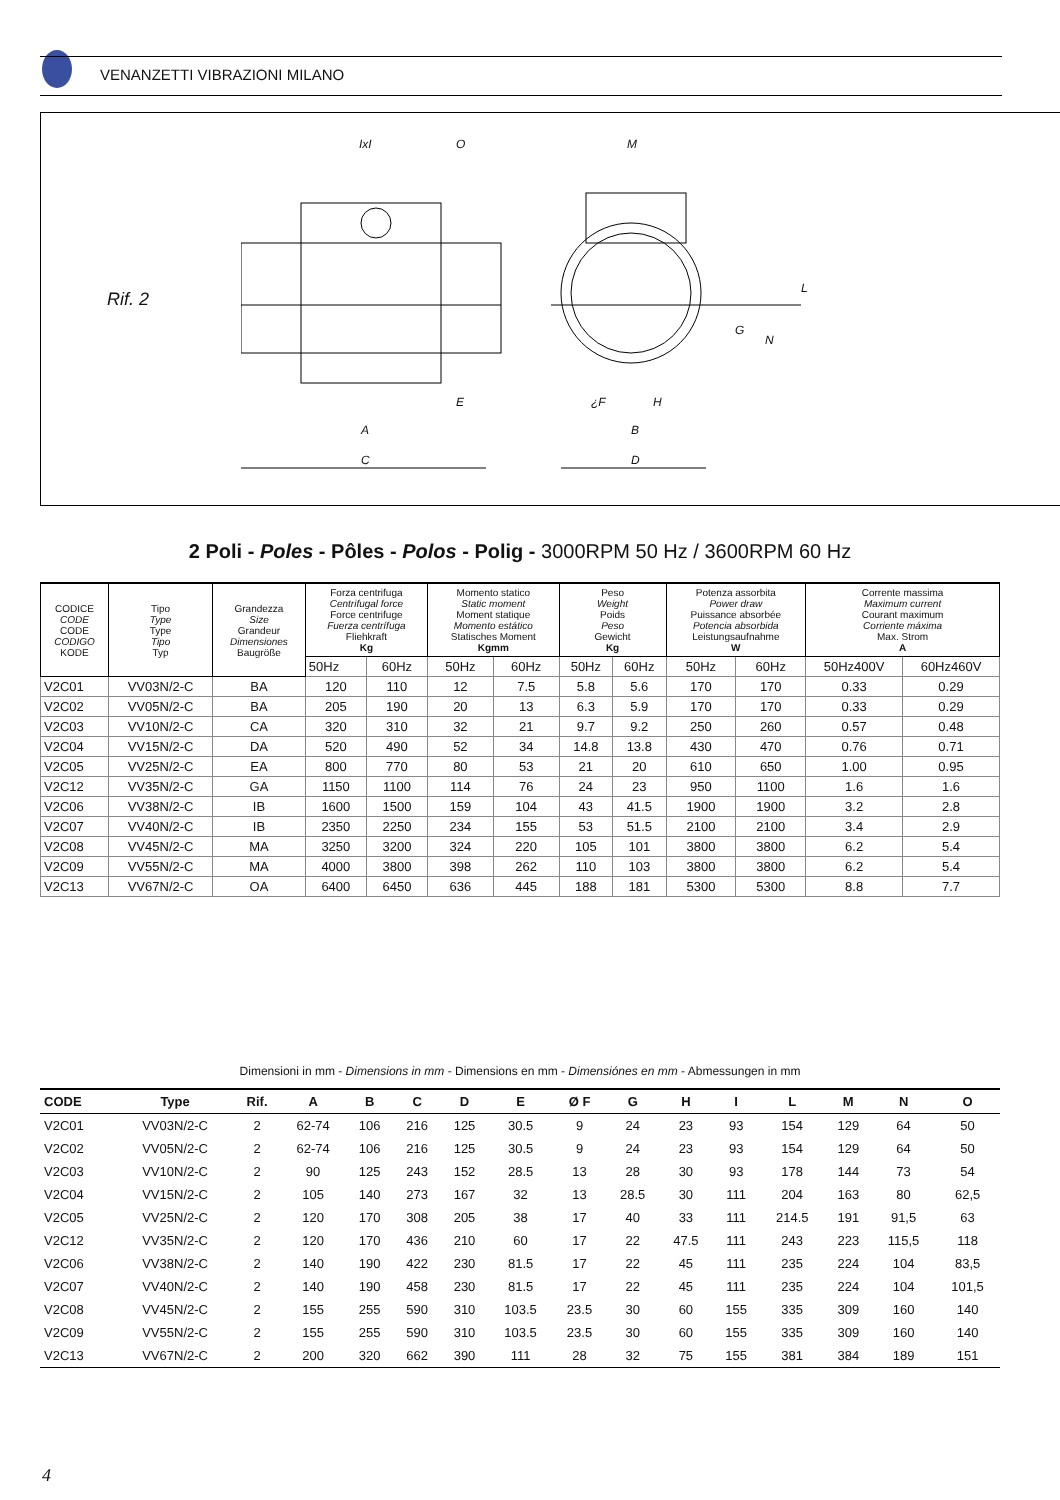VENANZETTI VIBRAZIONI MILANO
Rif. 2
IxI O M
L
G
N
E ¿F H
A B
C D
2 Poli - Poles - Pôles - Polos - Polig - 3000RPM 50 Hz / 3600RPM 60 Hz
| CODICE CODE CODE CODIGO KODE | Tipo Type Type Tipo Typ | Grandezza Size Grandeur Dimensiones Baugröße | Forza centrifuga Centrifugal force Force centrifuge Fuerza centrífuga Fliehkraft Kg | | Momento statico Static moment Moment statique Momento estático Statisches Moment Kgmm | | Peso Weight Poids Peso Gewicht Kg | | Potenza assorbita Power draw Puissance absorbée Potencia absorbida Leistungsaufnahme W | | Corrente massima Maximum current Courant maximum Corriente máxima Max. Strom A | |
| --- | --- | --- | --- | --- | --- | --- | --- | --- | --- | --- | --- | --- |
| | | | 50Hz | 60Hz | 50Hz | 60Hz | 50Hz | 60Hz | 50Hz | 60Hz | 50Hz400V | 60Hz460V |
| V2C01 | VV03N/2-C | BA | 120 | 110 | 12 | 7.5 | 5.8 | 5.6 | 170 | 170 | 0.33 | 0.29 |
| V2C02 | VV05N/2-C | BA | 205 | 190 | 20 | 13 | 6.3 | 5.9 | 170 | 170 | 0.33 | 0.29 |
| V2C03 | VV10N/2-C | CA | 320 | 310 | 32 | 21 | 9.7 | 9.2 | 250 | 260 | 0.57 | 0.48 |
| V2C04 | VV15N/2-C | DA | 520 | 490 | 52 | 34 | 14.8 | 13.8 | 430 | 470 | 0.76 | 0.71 |
| V2C05 | VV25N/2-C | EA | 800 | 770 | 80 | 53 | 21 | 20 | 610 | 650 | 1.00 | 0.95 |
| V2C12 | VV35N/2-C | GA | 1150 | 1100 | 114 | 76 | 24 | 23 | 950 | 1100 | 1.6 | 1.6 |
| V2C06 | VV38N/2-C | IB | 1600 | 1500 | 159 | 104 | 43 | 41.5 | 1900 | 1900 | 3.2 | 2.8 |
| V2C07 | VV40N/2-C | IB | 2350 | 2250 | 234 | 155 | 53 | 51.5 | 2100 | 2100 | 3.4 | 2.9 |
| V2C08 | VV45N/2-C | MA | 3250 | 3200 | 324 | 220 | 105 | 101 | 3800 | 3800 | 6.2 | 5.4 |
| V2C09 | VV55N/2-C | MA | 4000 | 3800 | 398 | 262 | 110 | 103 | 3800 | 3800 | 6.2 | 5.4 |
| V2C13 | VV67N/2-C | OA | 6400 | 6450 | 636 | 445 | 188 | 181 | 5300 | 5300 | 8.8 | 7.7 |
Dimensioni in mm - Dimensions in mm - Dimensions en mm - Dimensiónes en mm - Abmessungen in mm
| CODE | Type | Rif. | A | B | C | D | E | Ø F | G | H | I | L | M | N | O |
| --- | --- | --- | --- | --- | --- | --- | --- | --- | --- | --- | --- | --- | --- | --- | --- |
| V2C01 | VV03N/2-C | 2 | 62-74 | 106 | 216 | 125 | 30.5 | 9 | 24 | 23 | 93 | 154 | 129 | 64 | 50 |
| V2C02 | VV05N/2-C | 2 | 62-74 | 106 | 216 | 125 | 30.5 | 9 | 24 | 23 | 93 | 154 | 129 | 64 | 50 |
| V2C03 | VV10N/2-C | 2 | 90 | 125 | 243 | 152 | 28.5 | 13 | 28 | 30 | 93 | 178 | 144 | 73 | 54 |
| V2C04 | VV15N/2-C | 2 | 105 | 140 | 273 | 167 | 32 | 13 | 28.5 | 30 | 111 | 204 | 163 | 80 | 62,5 |
| V2C05 | VV25N/2-C | 2 | 120 | 170 | 308 | 205 | 38 | 17 | 40 | 33 | 111 | 214.5 | 191 | 91,5 | 63 |
| V2C12 | VV35N/2-C | 2 | 120 | 170 | 436 | 210 | 60 | 17 | 22 | 47.5 | 111 | 243 | 223 | 115,5 | 118 |
| V2C06 | VV38N/2-C | 2 | 140 | 190 | 422 | 230 | 81.5 | 17 | 22 | 45 | 111 | 235 | 224 | 104 | 83,5 |
| V2C07 | VV40N/2-C | 2 | 140 | 190 | 458 | 230 | 81.5 | 17 | 22 | 45 | 111 | 235 | 224 | 104 | 101,5 |
| V2C08 | VV45N/2-C | 2 | 155 | 255 | 590 | 310 | 103.5 | 23.5 | 30 | 60 | 155 | 335 | 309 | 160 | 140 |
| V2C09 | VV55N/2-C | 2 | 155 | 255 | 590 | 310 | 103.5 | 23.5 | 30 | 60 | 155 | 335 | 309 | 160 | 140 |
| V2C13 | VV67N/2-C | 2 | 200 | 320 | 662 | 390 | 111 | 28 | 32 | 75 | 155 | 381 | 384 | 189 | 151 |
4